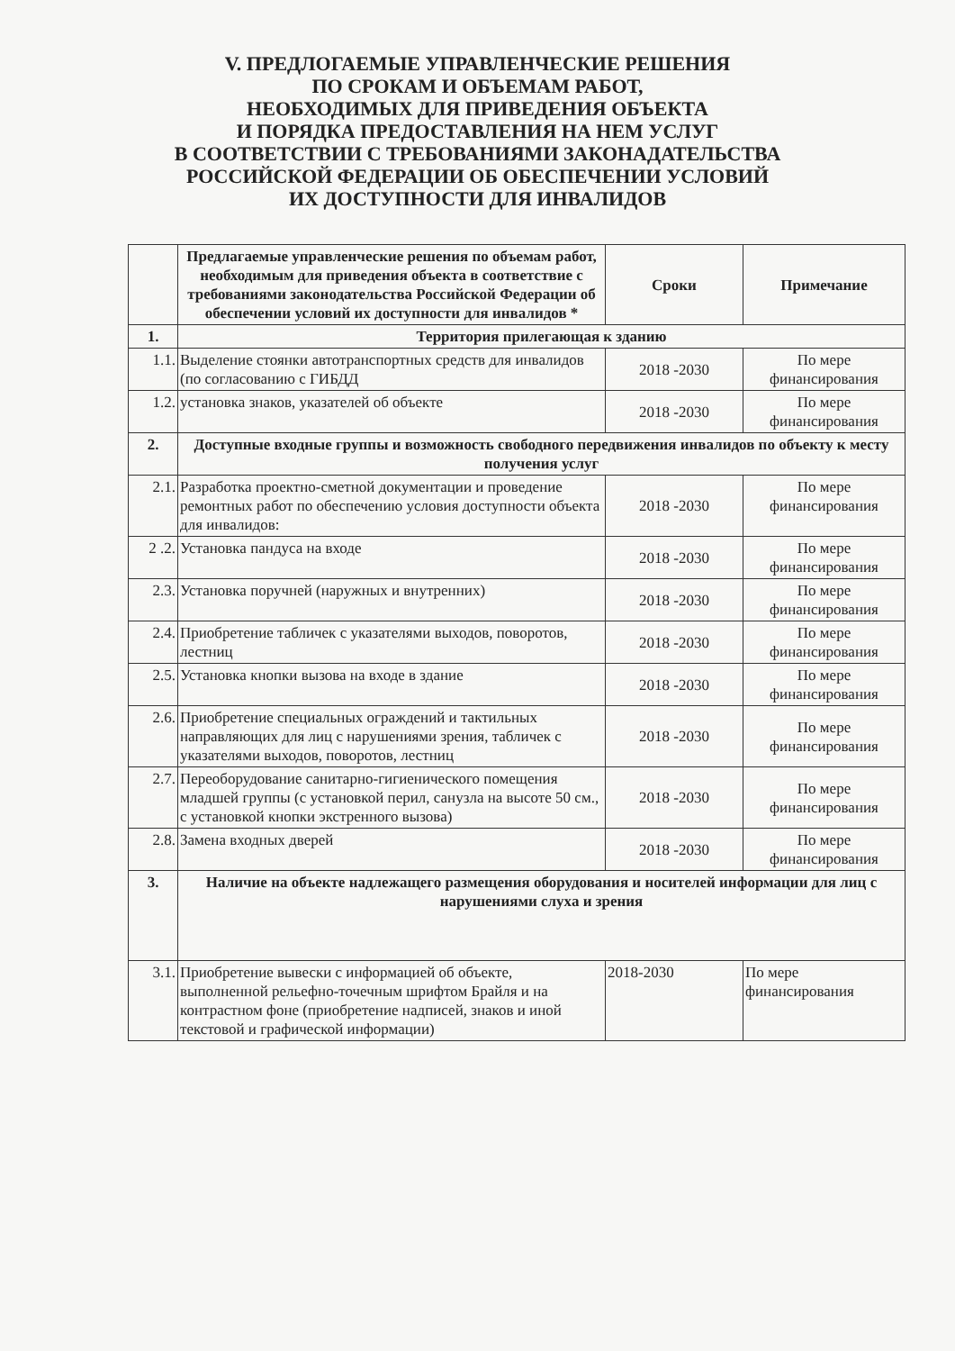V. ПРЕДЛОГАЕМЫЕ УПРАВЛЕНЧЕСКИЕ РЕШЕНИЯ
ПО СРОКАМ И ОБЪЕМАМ РАБОТ,
НЕОБХОДИМЫХ ДЛЯ ПРИВЕДЕНИЯ ОБЪЕКТА
И ПОРЯДКА ПРЕДОСТАВЛЕНИЯ НА НЕМ УСЛУГ
В СООТВЕТСТВИИ С ТРЕБОВАНИЯМИ ЗАКОНАДАТЕЛЬСТВА
РОССИЙСКОЙ ФЕДЕРАЦИИ ОБ ОБЕСПЕЧЕНИИ УСЛОВИЙ
ИХ ДОСТУПНОСТИ ДЛЯ ИНВАЛИДОВ
| | Предлагаемые управленческие решения по объемам работ, необходимым для приведения объекта в соответствие с требованиями законодательства Российской Федерации об обеспечении условий их доступности для инвалидов * | Сроки | Примечание |
| --- | --- | --- | --- |
| 1. | Территория прилегающая к зданию | | |
| 1.1. | Выделение стоянки автотранспортных средств для инвалидов (по согласованию с ГИБДД | 2018 -2030 | По мере финансирования |
| 1.2. | установка знаков, указателей об объекте | 2018 -2030 | По мере финансирования |
| 2. | Доступные входные группы и возможность свободного передвижения инвалидов по объекту к месту получения услуг | | |
| 2.1. | Разработка проектно-сметной документации и проведение ремонтных работ по обеспечению условия доступности объекта для инвалидов: | 2018 -2030 | По мере финансирования |
| 2 .2. | Установка пандуса на входе | 2018 -2030 | По мере финансирования |
| 2.3. | Установка поручней (наружных и внутренних) | 2018 -2030 | По мере финансирования |
| 2.4. | Приобретение табличек с указателями выходов, поворотов, лестниц | 2018 -2030 | По мере финансирования |
| 2.5. | Установка кнопки вызова на входе в здание | 2018 -2030 | По мере финансирования |
| 2.6. | Приобретение специальных ограждений и тактильных направляющих для лиц с нарушениями зрения, табличек с указателями выходов, поворотов, лестниц | 2018 -2030 | По мере финансирования |
| 2.7. | Переоборудование санитарно-гигиенического помещения младшей группы (с установкой перил, санузла на высоте 50 см., с установкой кнопки экстренного вызова) | 2018 -2030 | По мере финансирования |
| 2.8. | Замена входных дверей | 2018 -2030 | По мере финансирования |
| 3. | Наличие на объекте надлежащего размещения оборудования и носителей информации для лиц с нарушениями слуха и зрения | | |
| 3.1. | Приобретение вывески с информацией об объекте, выполненной рельефно-точечным шрифтом Брайля и на контрастном фоне (приобретение надписей, знаков и иной текстовой и графической информации) | 2018-2030 | По мере финансирования |